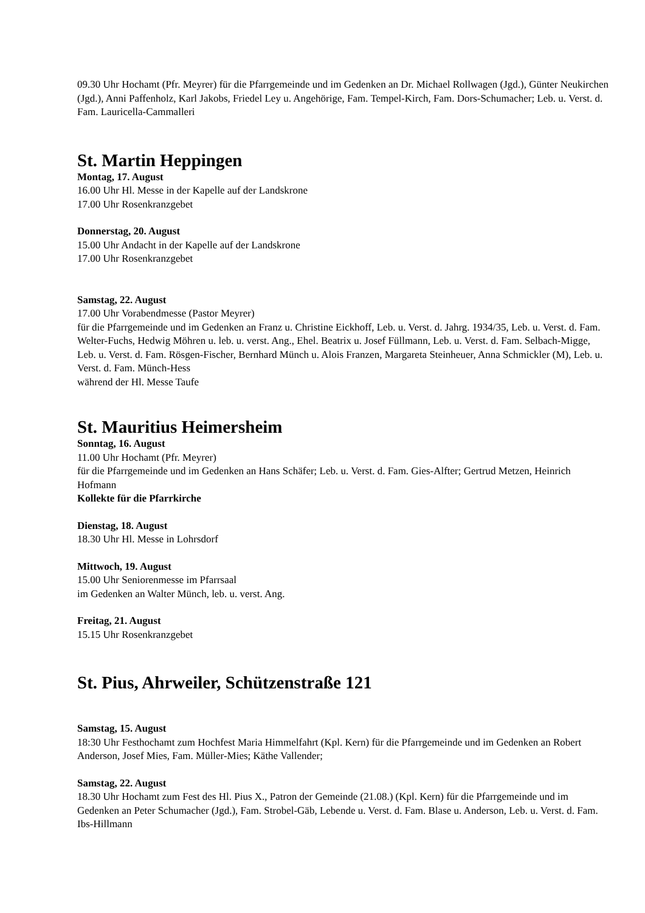09.30 Uhr Hochamt (Pfr. Meyrer) für die Pfarrgemeinde und im Gedenken an Dr. Michael Rollwagen (Jgd.), Günter Neukirchen (Jgd.), Anni Paffenholz, Karl Jakobs, Friedel Ley u. Angehörige, Fam. Tempel-Kirch, Fam. Dors-Schumacher; Leb. u. Verst. d. Fam. Lauricella-Cammalleri
St. Martin Heppingen
Montag, 17. August
16.00 Uhr Hl. Messe in der Kapelle auf der Landskrone
17.00 Uhr Rosenkranzgebet
Donnerstag, 20. August
15.00 Uhr Andacht in der Kapelle auf der Landskrone
17.00 Uhr Rosenkranzgebet
Samstag, 22. August
17.00 Uhr Vorabendmesse (Pastor Meyrer)
für die Pfarrgemeinde und im Gedenken an Franz u. Christine Eickhoff, Leb. u. Verst. d. Jahrg. 1934/35, Leb. u. Verst. d. Fam. Welter-Fuchs, Hedwig Möhren u. leb. u. verst. Ang., Ehel. Beatrix u. Josef Füllmann, Leb. u. Verst. d. Fam. Selbach-Migge, Leb. u. Verst. d. Fam. Rösgen-Fischer, Bernhard Münch u. Alois Franzen, Margareta Steinheuer, Anna Schmickler (M), Leb. u. Verst. d. Fam. Münch-Hess
während der Hl. Messe Taufe
St. Mauritius Heimersheim
Sonntag, 16. August
11.00 Uhr Hochamt (Pfr. Meyrer)
für die Pfarrgemeinde und im Gedenken an Hans Schäfer; Leb. u. Verst. d. Fam. Gies-Alfter; Gertrud Metzen, Heinrich Hofmann
Kollekte für die Pfarrkirche
Dienstag, 18. August
18.30 Uhr Hl. Messe in Lohrsdorf
Mittwoch, 19. August
15.00 Uhr Seniorenmesse im Pfarrsaal
im Gedenken an Walter Münch, leb. u. verst. Ang.
Freitag, 21. August
15.15 Uhr Rosenkranzgebet
St. Pius, Ahrweiler, Schützenstraße 121
Samstag, 15. August
18:30 Uhr Festhochamt zum Hochfest Maria Himmelfahrt (Kpl. Kern) für die Pfarrgemeinde und im Gedenken an Robert Anderson, Josef Mies, Fam. Müller-Mies; Käthe Vallender;
Samstag, 22. August
18.30 Uhr Hochamt zum Fest des Hl. Pius X., Patron der Gemeinde (21.08.) (Kpl. Kern) für die Pfarrgemeinde und im Gedenken an Peter Schumacher (Jgd.), Fam. Strobel-Gäb, Lebende u. Verst. d. Fam. Blase u. Anderson, Leb. u. Verst. d. Fam. Ibs-Hillmann